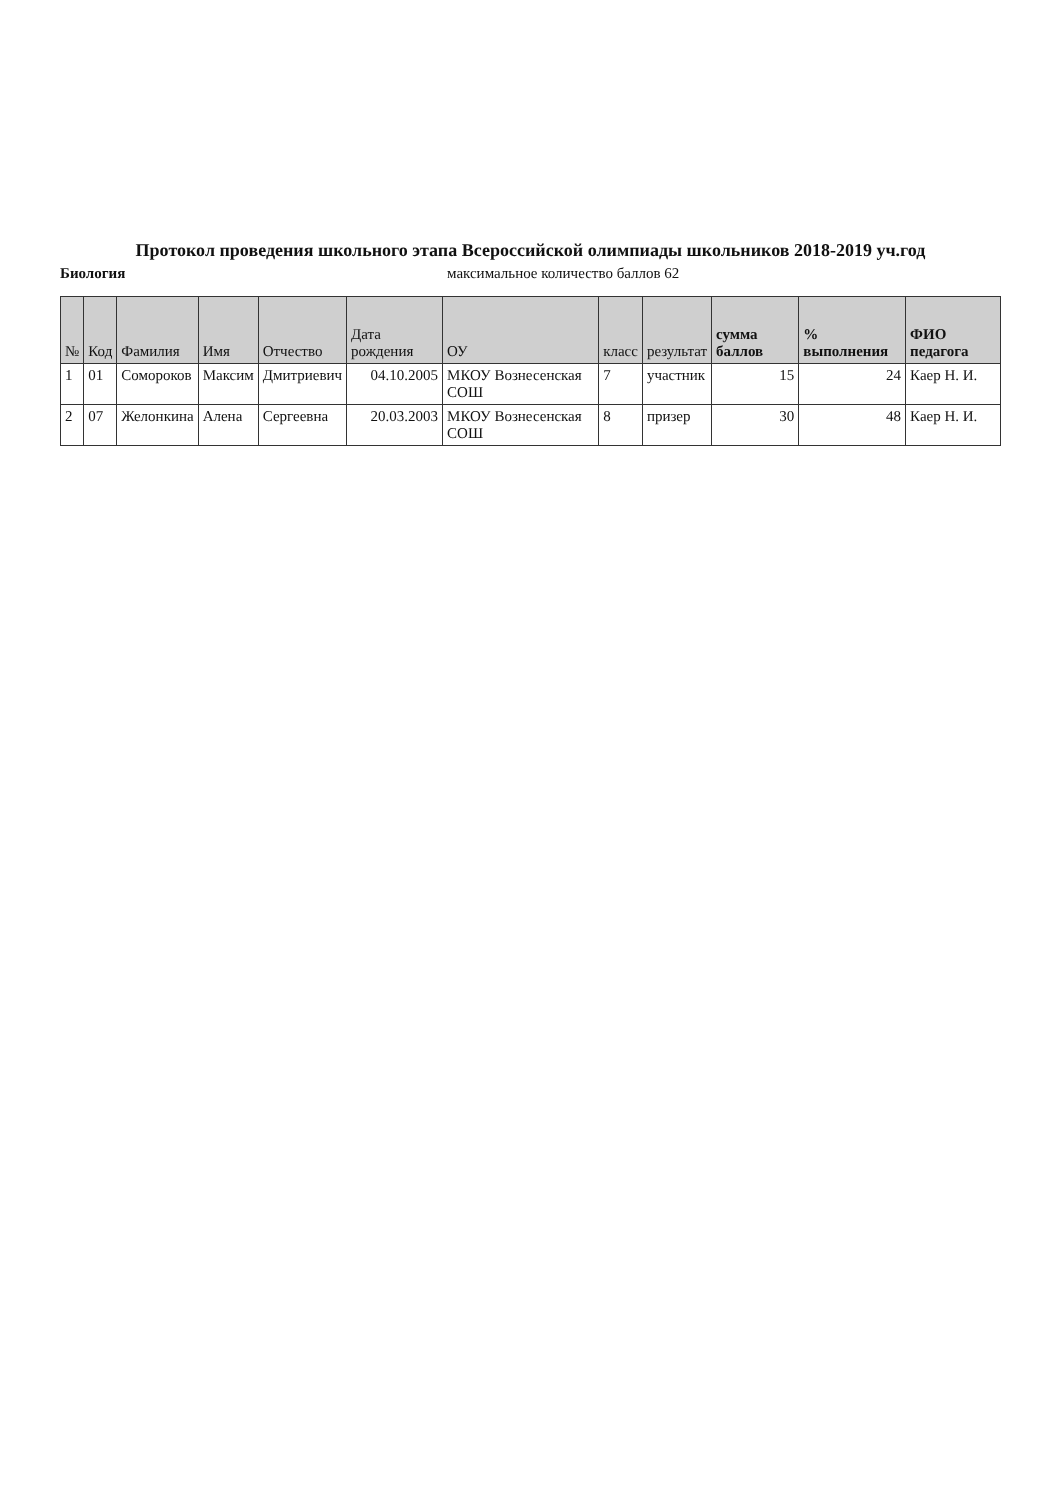Протокол проведения школьного этапа Всероссийской олимпиады школьников 2018-2019 уч.год
Биология максимальное количество баллов 62
| № | Код | Фамилия | Имя | Отчество | Дата рождения | ОУ | класс | результат | сумма баллов | % выполнения | ФИО педагога |
| --- | --- | --- | --- | --- | --- | --- | --- | --- | --- | --- | --- |
| 1 | 01 | Сомороков | Максим | Дмитриевич | 04.10.2005 | МКОУ Вознесенская СОШ | 7 | участник | 15 | 24 | Каер Н. И. |
| 2 | 07 | Желонкина | Алена | Сергеевна | 20.03.2003 | МКОУ Вознесенская СОШ | 8 | призер | 30 | 48 | Каер Н. И. |